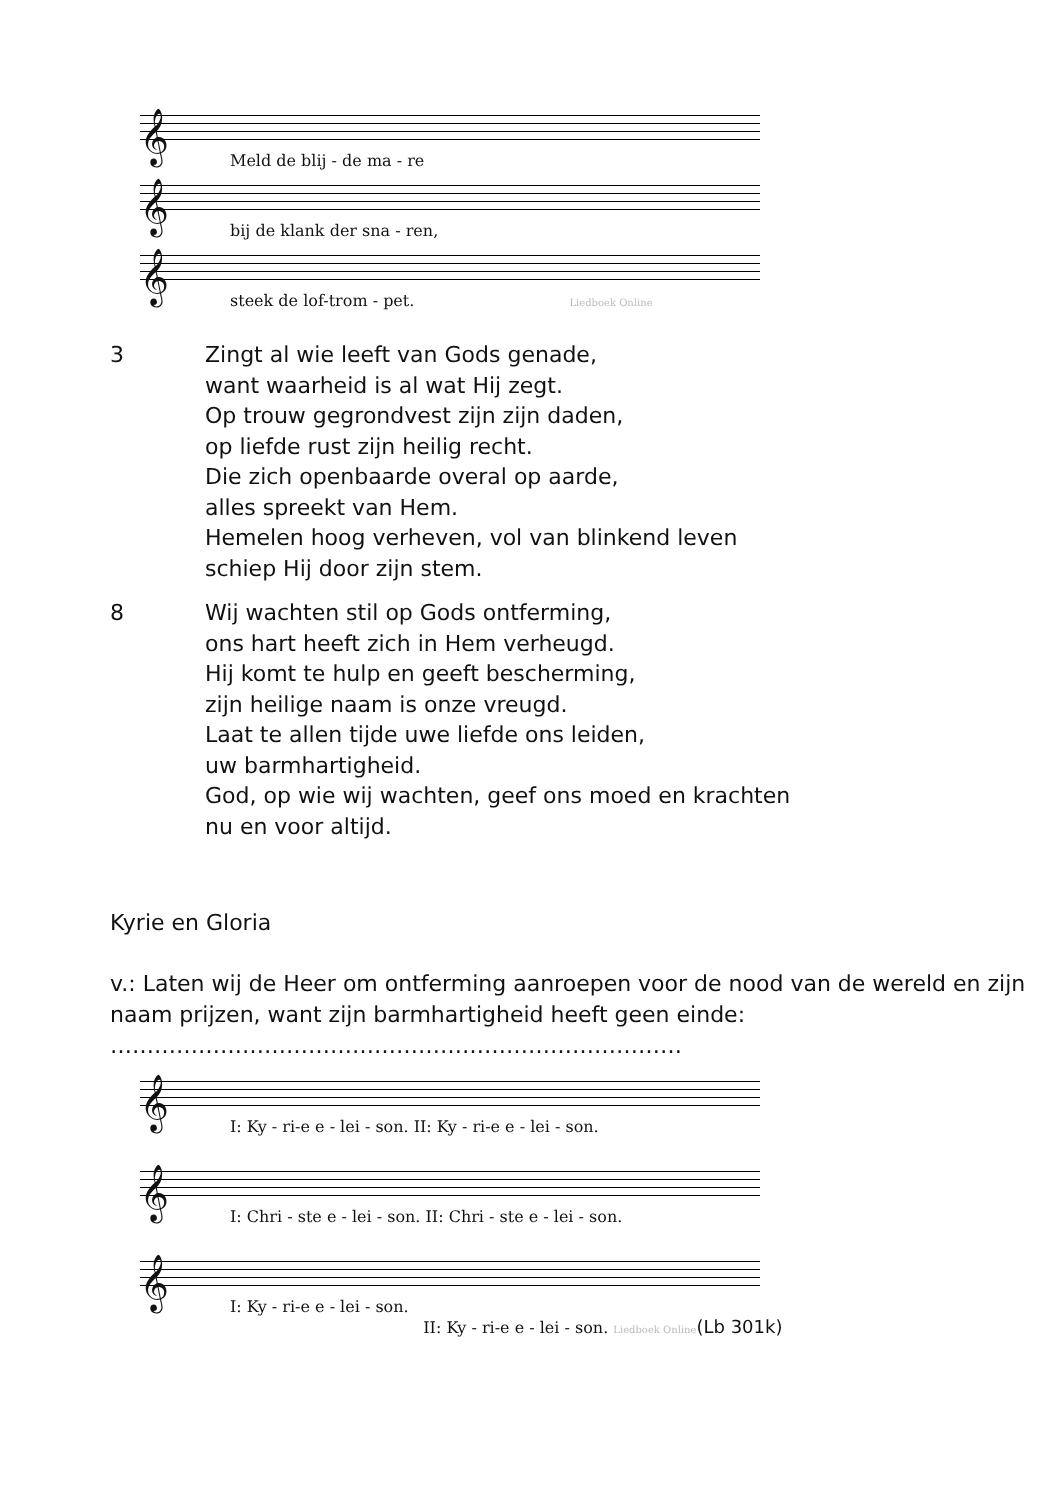𝄞
Meld de blij - de ma - re
𝄞
bij de klank der sna - ren,
𝄞
steek de lof-trom - pet. Liedboek Online
3 Zingt al wie leeft van Gods genade,
want waarheid is al wat Hij zegt.
Op trouw gegrondvest zijn zijn daden,
op liefde rust zijn heilig recht.
Die zich openbaarde overal op aarde,
alles spreekt van Hem.
Hemelen hoog verheven, vol van blinkend leven
schiep Hij door zijn stem.
8 Wij wachten stil op Gods ontferming,
ons hart heeft zich in Hem verheugd.
Hij komt te hulp en geeft bescherming,
zijn heilige naam is onze vreugd.
Laat te allen tijde uwe liefde ons leiden,
uw barmhartigheid.
God, op wie wij wachten, geef ons moed en krachten
nu en voor altijd.
Kyrie en Gloria
v.: Laten wij de Heer om ontferming aanroepen voor de nood van de wereld en zijn naam prijzen, want zijn barmhartigheid heeft geen einde:
……………………………………………………………………
𝄞
I: Ky - ri-e e - lei - son. II: Ky - ri-e e - lei - son.
𝄞
I: Chri - ste e - lei - son. II: Chri - ste e - lei - son.
𝄞
I: Ky - ri-e e - lei - son.
II: Ky - ri-e e - lei - son. Liedboek Online(Lb 301k)